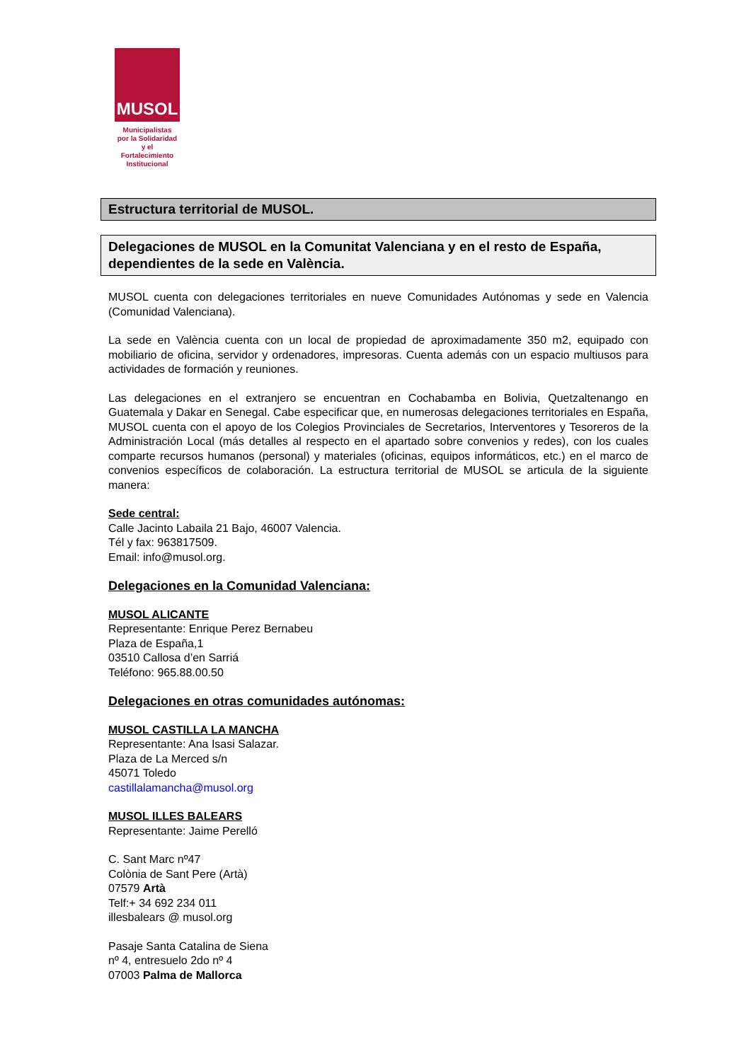MUSOL
Municipalistas
por la Solidaridad
y el Fortalecimiento
Institucional
Estructura territorial de MUSOL.
Delegaciones de MUSOL en la Comunitat Valenciana y en el resto de España, dependientes de la sede en València.
MUSOL cuenta con delegaciones territoriales en nueve Comunidades Autónomas y sede en Valencia (Comunidad Valenciana).
La sede en València cuenta con un local de propiedad de aproximadamente 350 m2, equipado con mobiliario de oficina, servidor y ordenadores, impresoras. Cuenta además con un espacio multiusos para actividades de formación y reuniones.
Las delegaciones en el extranjero se encuentran en Cochabamba en Bolivia, Quetzaltenango en Guatemala y Dakar en Senegal. Cabe especificar que, en numerosas delegaciones territoriales en España, MUSOL cuenta con el apoyo de los Colegios Provinciales de Secretarios, Interventores y Tesoreros de la Administración Local (más detalles al respecto en el apartado sobre convenios y redes), con los cuales comparte recursos humanos (personal) y materiales (oficinas, equipos informáticos, etc.) en el marco de convenios específicos de colaboración. La estructura territorial de MUSOL se articula de la siguiente manera:
Sede central:
Calle Jacinto Labaila 21 Bajo, 46007 Valencia.
Tél y fax: 963817509.
Email: info@musol.org.
Delegaciones en la Comunidad Valenciana:
MUSOL ALICANTE
Representante: Enrique Perez Bernabeu
Plaza de España,1
03510 Callosa d’en Sarriá
Teléfono: 965.88.00.50
Delegaciones en otras comunidades autónomas:
MUSOL CASTILLA LA MANCHA
Representante: Ana Isasi Salazar.
Plaza de La Merced s/n
45071 Toledo
castillalamancha@musol.org
MUSOL ILLES BALEARS
Representante: Jaime Perelló
C. Sant Marc nº47
Colònia de Sant Pere (Artà)
07579 Artà
Telf:+ 34 692 234 011
illesbalears @ musol.org
Pasaje Santa Catalina de Siena
nº 4, entresuelo 2do nº 4
07003 Palma de Mallorca